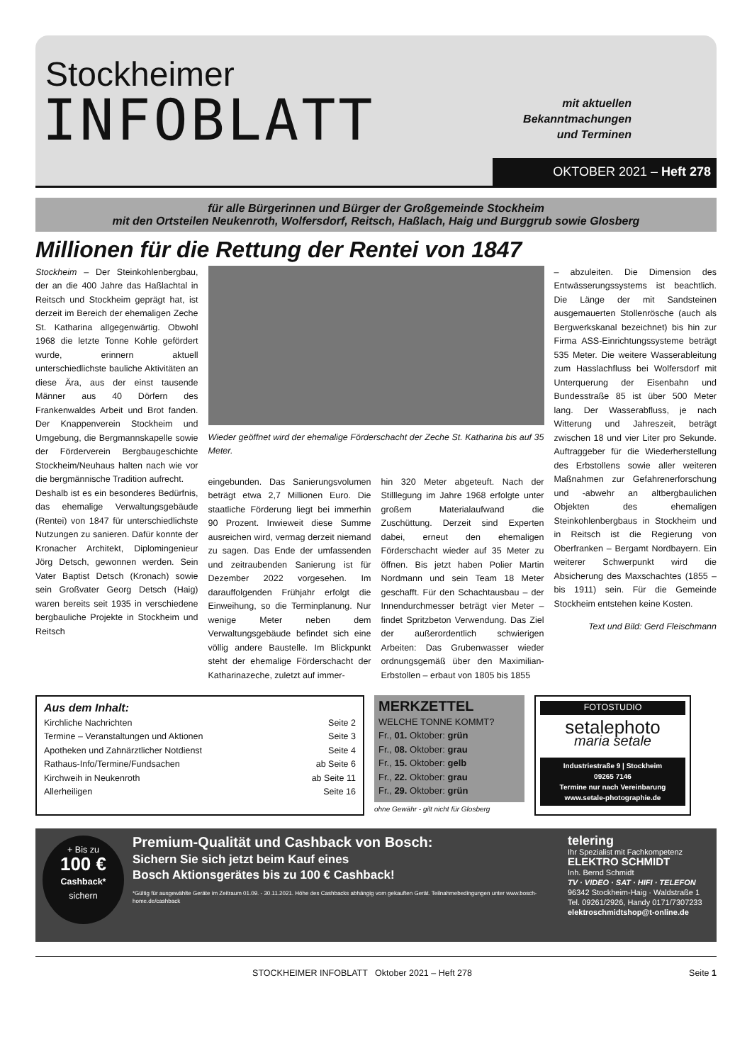Stockheimer
INFOBLATT
mit aktuellen Bekanntmachungen und Terminen
OKTOBER 2021 – Heft 278
für alle Bürgerinnen und Bürger der Großgemeinde Stockheim
mit den Ortsteilen Neukenroth, Wolfersdorf, Reitsch, Haßlach, Haig und Burggrub sowie Glosberg
Millionen für die Rettung der Rentei von 1847
Stockheim – Der Steinkohlenbergbau, der an die 400 Jahre das Haßlachtal in Reitsch und Stockheim geprägt hat, ist derzeit im Bereich der ehemaligen Zeche St. Katharina allgegenwärtig. Obwohl 1968 die letzte Tonne Kohle gefördert wurde, erinnern aktuell unterschiedlichste bauliche Aktivitäten an diese Ära, aus der einst tausende Männer aus 40 Dörfern des Frankenwaldes Arbeit und Brot fanden. Der Knappenverein Stockheim und Umgebung, die Bergmannskapelle sowie der Förderverein Bergbaugeschichte Stockheim/Neuhaus halten nach wie vor die bergmännische Tradition aufrecht.
Deshalb ist es ein besonderes Bedürfnis, das ehemalige Verwaltungsgebäude (Rentei) von 1847 für unterschiedlichste Nutzungen zu sanieren. Dafür konnte der Kronacher Architekt, Diplomingenieur Jörg Detsch, gewonnen werden. Sein Vater Baptist Detsch (Kronach) sowie sein Großvater Georg Detsch (Haig) waren bereits seit 1935 in verschiedene bergbauliche Projekte in Stockheim und Reitsch
Wieder geöffnet wird der ehemalige Förderschacht der Zeche St. Katharina bis auf 35 Meter.
eingebunden. Das Sanierungsvolumen beträgt etwa 2,7 Millionen Euro. Die staatliche Förderung liegt bei immerhin 90 Prozent. Inwieweit diese Summe ausreichen wird, vermag derzeit niemand zu sagen. Das Ende der umfassenden und zeitraubenden Sanierung ist für Dezember 2022 vorgesehen. Im darauffolgenden Frühjahr erfolgt die Einweihung, so die Terminplanung. Nur wenige Meter neben dem Verwaltungsgebäude befindet sich eine völlig andere Baustelle. Im Blickpunkt steht der ehemalige Förderschacht der Katharinazeche, zuletzt auf immer-
hin 320 Meter abgeteuft. Nach der Stilllegung im Jahre 1968 erfolgte unter großem Materialaufwand die Zuschüttung. Derzeit sind Experten dabei, erneut den ehemaligen Förderschacht wieder auf 35 Meter zu öffnen. Bis jetzt haben Polier Martin Nordmann und sein Team 18 Meter geschafft. Für den Schachtausbau – der Innendurchmesser beträgt vier Meter – findet Spritzbeton Verwendung. Das Ziel der außerordentlich schwierigen Arbeiten: Das Grubenwasser wieder ordnungsgemäß über den Maximilian-Erbstollen – erbaut von 1805 bis 1855
– abzuleiten. Die Dimension des Entwässerungssystems ist beachtlich. Die Länge der mit Sandsteinen ausgemauerten Stollenrösche (auch als Bergwerkskanal bezeichnet) bis hin zur Firma ASS-Einrichtungssysteme beträgt 535 Meter. Die weitere Wasserableitung zum Hasslachfluss bei Wolfersdorf mit Unterquerung der Eisenbahn und Bundesstraße 85 ist über 500 Meter lang. Der Wasserabfluss, je nach Witterung und Jahreszeit, beträgt zwischen 18 und vier Liter pro Sekunde. Auftraggeber für die Wiederherstellung des Erbstollens sowie aller weiteren Maßnahmen zur Gefahrenerforschung und -abwehr an altbergbaulichen Objekten des ehemaligen Steinkohlenbergbaus in Stockheim und in Reitsch ist die Regierung von Oberfranken – Bergamt Nordbayern. Ein weiterer Schwerpunkt wird die Absicherung des Maxschachtes (1855 – bis 1911) sein. Für die Gemeinde Stockheim entstehen keine Kosten.
Text und Bild: Gerd Fleischmann
Aus dem Inhalt:
Kirchliche Nachrichten Seite 2
Termine – Veranstaltungen und Aktionen Seite 3
Apotheken und Zahnärztlicher Notdienst Seite 4
Rathaus-Info/Termine/Fundsachen ab Seite 6
Kirchweih in Neukenroth ab Seite 11
Allerheiligen Seite 16
MERKZETTEL
WELCHE TONNE KOMMT?
Fr., 01. Oktober: grün
Fr., 08. Oktober: grau
Fr., 15. Oktober: gelb
Fr., 22. Oktober: grau
Fr., 29. Oktober: grün
ohne Gewähr - gilt nicht für Glosberg
FOTOSTUDIO
setalephoto
maria setale
Industriestraße 9 | Stockheim
09265 7146
Termine nur nach Vereinbarung
www.setale-photographie.de
+ Bis zu
100 €
Cashback*
sichern
Premium-Qualität und Cashback von Bosch:
Sichern Sie sich jetzt beim Kauf eines
Bosch Aktionsgerätes bis zu 100 € Cashback!
*Gültig für ausgewählte Geräte im Zeitraum 01.09. - 30.11.2021. Höhe des Cashbacks abhängig vom gekauften Gerät. Teilnahmebedingungen unter www.bosch-home.de/cashback
telering
Ihr Spezialist mit Fachkompetenz
ELEKTRO SCHMIDT
Inh. Bernd Schmidt
TV · VIDEO · SAT · HIFI · TELEFON
96342 Stockheim-Haig · Waldstraße 1
Tel. 09261/2926, Handy 0171/7307233
elektroschmidtshop@t-online.de
STOCKHEIMER INFOBLATT Oktober 2021 – Heft 278 Seite 1